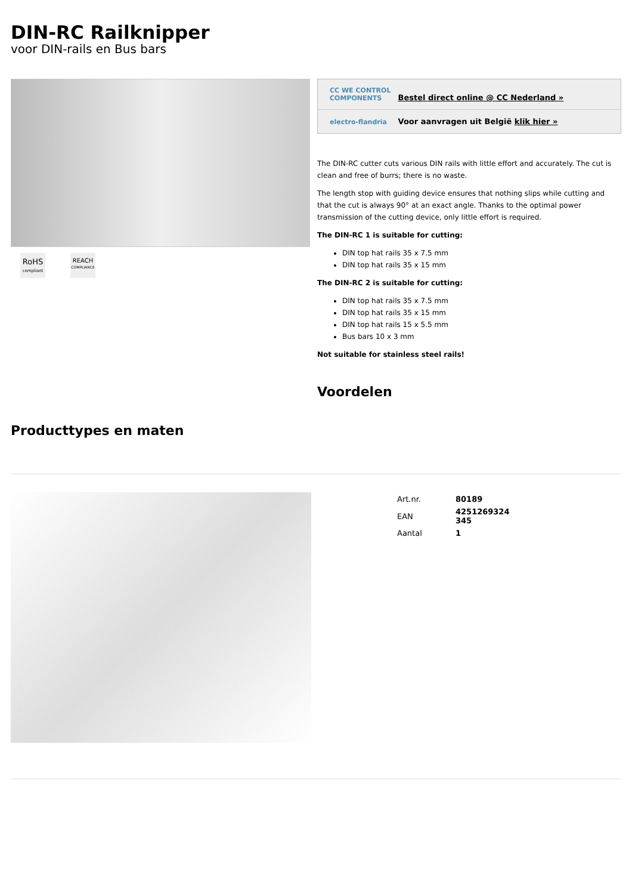DIN-RC Railknipper
voor DIN-rails en Bus bars
RoHS
compliant
REACH
COMPLIANCE
CC WE CONTROL COMPONENTS Bestel direct online @ CC Nederland »
electro-flandria Voor aanvragen uit België klik hier »
The DIN-RC cutter cuts various DIN rails with little effort and accurately. The cut is clean and free of burrs; there is no waste.
The length stop with guiding device ensures that nothing slips while cutting and that the cut is always 90° at an exact angle. Thanks to the optimal power transmission of the cutting device, only little effort is required.
The DIN-RC 1 is suitable for cutting:
DIN top hat rails 35 x 7.5 mm
DIN top hat rails 35 x 15 mm
The DIN-RC 2 is suitable for cutting:
DIN top hat rails 35 x 7.5 mm
DIN top hat rails 35 x 15 mm
DIN top hat rails 15 x 5.5 mm
Bus bars 10 x 3 mm
Not suitable for stainless steel rails!
Voordelen
Producttypes en maten
| Art.nr. | 80189 |
| EAN | 4251269324 345 |
| Aantal | 1 |